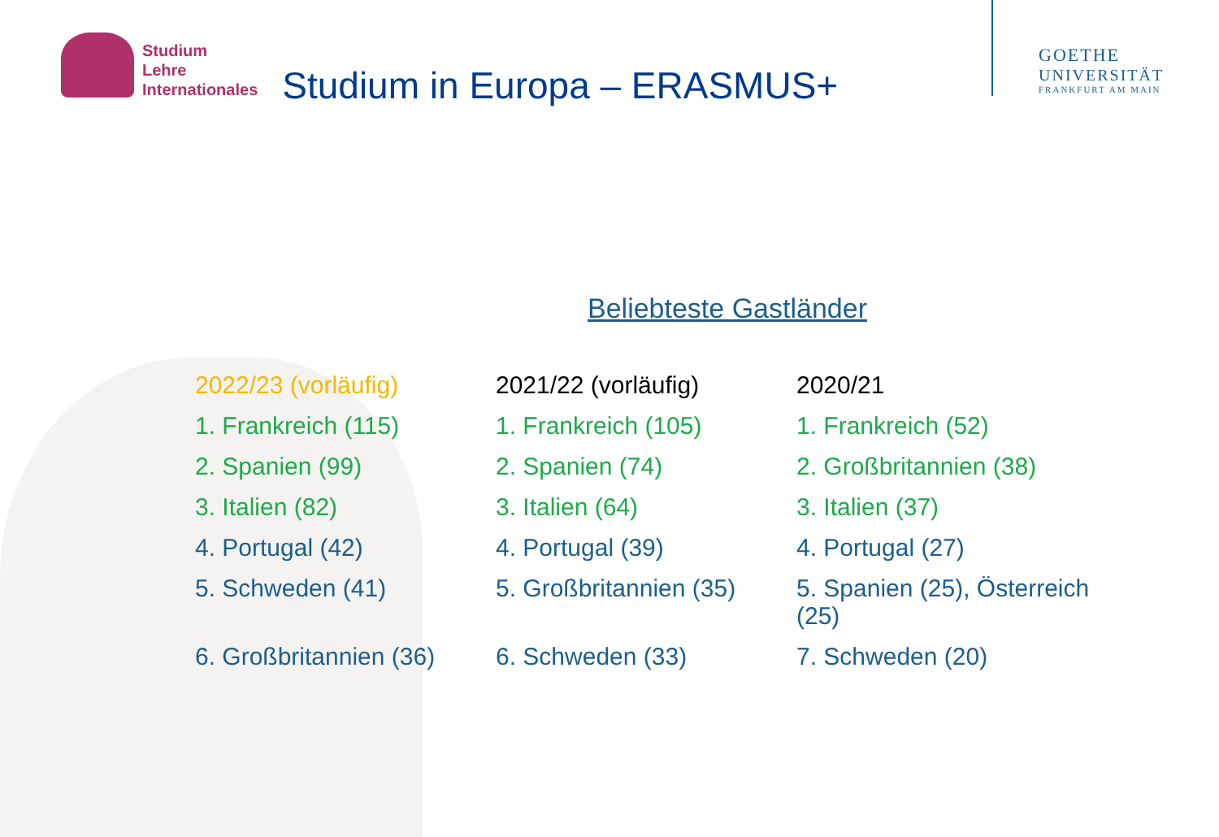Studium
Lehre
Internationales
Studium in Europa – ERASMUS+
GOETHE
UNIVERSITÄT
FRANKFURT AM MAIN
Beliebteste Gastländer
| 2022/23 (vorläufig) | 2021/22 (vorläufig) | 2020/21 |
| --- | --- | --- |
| 1. Frankreich (115) | 1. Frankreich (105) | 1. Frankreich (52) |
| 2. Spanien (99) | 2. Spanien (74) | 2. Großbritannien (38) |
| 3. Italien (82) | 3. Italien (64) | 3. Italien (37) |
| 4. Portugal (42) | 4. Portugal (39) | 4. Portugal (27) |
| 5. Schweden (41) | 5. Großbritannien (35) | 5. Spanien (25), Österreich (25) |
| 6. Großbritannien (36) | 6. Schweden (33) | 7. Schweden (20) |